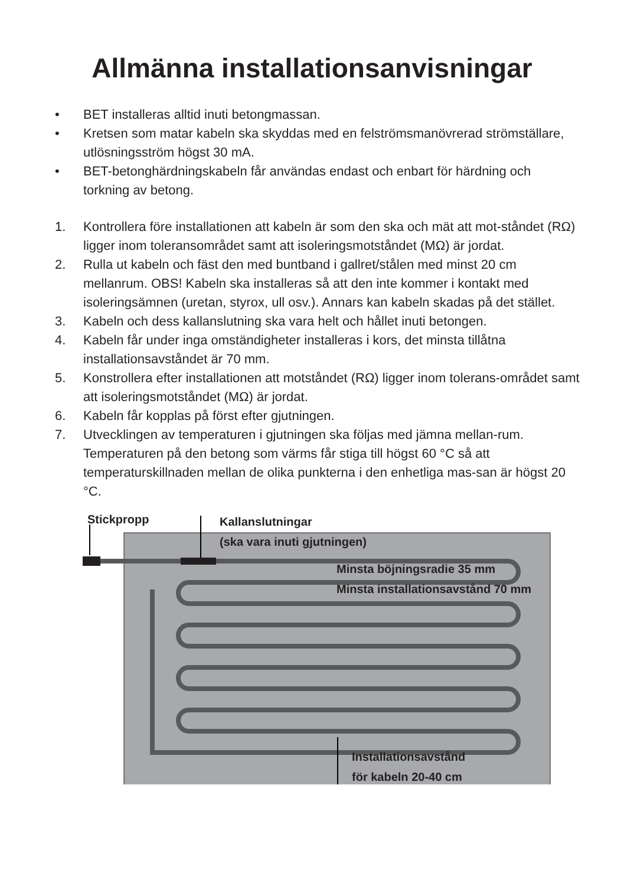Allmänna installationsanvisningar
• BET installeras alltid inuti betongmassan.
• Kretsen som matar kabeln ska skyddas med en felströmsmanövrerad strömställare, utlösningsström högst 30 mA.
• BET-betonghärdningskabeln får användas endast och enbart för härdning och torkning av betong.
1. Kontrollera före installationen att kabeln är som den ska och mät att mot-ståndet (RΩ) ligger inom toleransområdet samt att isoleringsmotståndet (MΩ) är jordat.
2. Rulla ut kabeln och fäst den med buntband i gallret/stålen med minst 20 cm mellanrum. OBS! Kabeln ska installeras så att den inte kommer i kontakt med isoleringsämnen (uretan, styrox, ull osv.). Annars kan kabeln skadas på det stället.
3. Kabeln och dess kallanslutning ska vara helt och hållet inuti betongen.
4. Kabeln får under inga omständigheter installeras i kors, det minsta tillåtna installationsavståndet är 70 mm.
5. Konstrollera efter installationen att motståndet (RΩ) ligger inom tolerans-området samt att isoleringsmotståndet (MΩ) är jordat.
6. Kabeln får kopplas på först efter gjutningen.
7. Utvecklingen av temperaturen i gjutningen ska följas med jämna mellan-rum. Temperaturen på den betong som värms får stiga till högst 60 °C så att temperaturskillnaden mellan de olika punkterna i den enhetliga mas-san är högst 20 °C.
Stickpropp Kallanslutningar
(ska vara inuti gjutningen)
Minsta böjningsradie 35 mm
Minsta installationsavstånd 70 mm
Installationsavstånd
för kabeln 20-40 cm